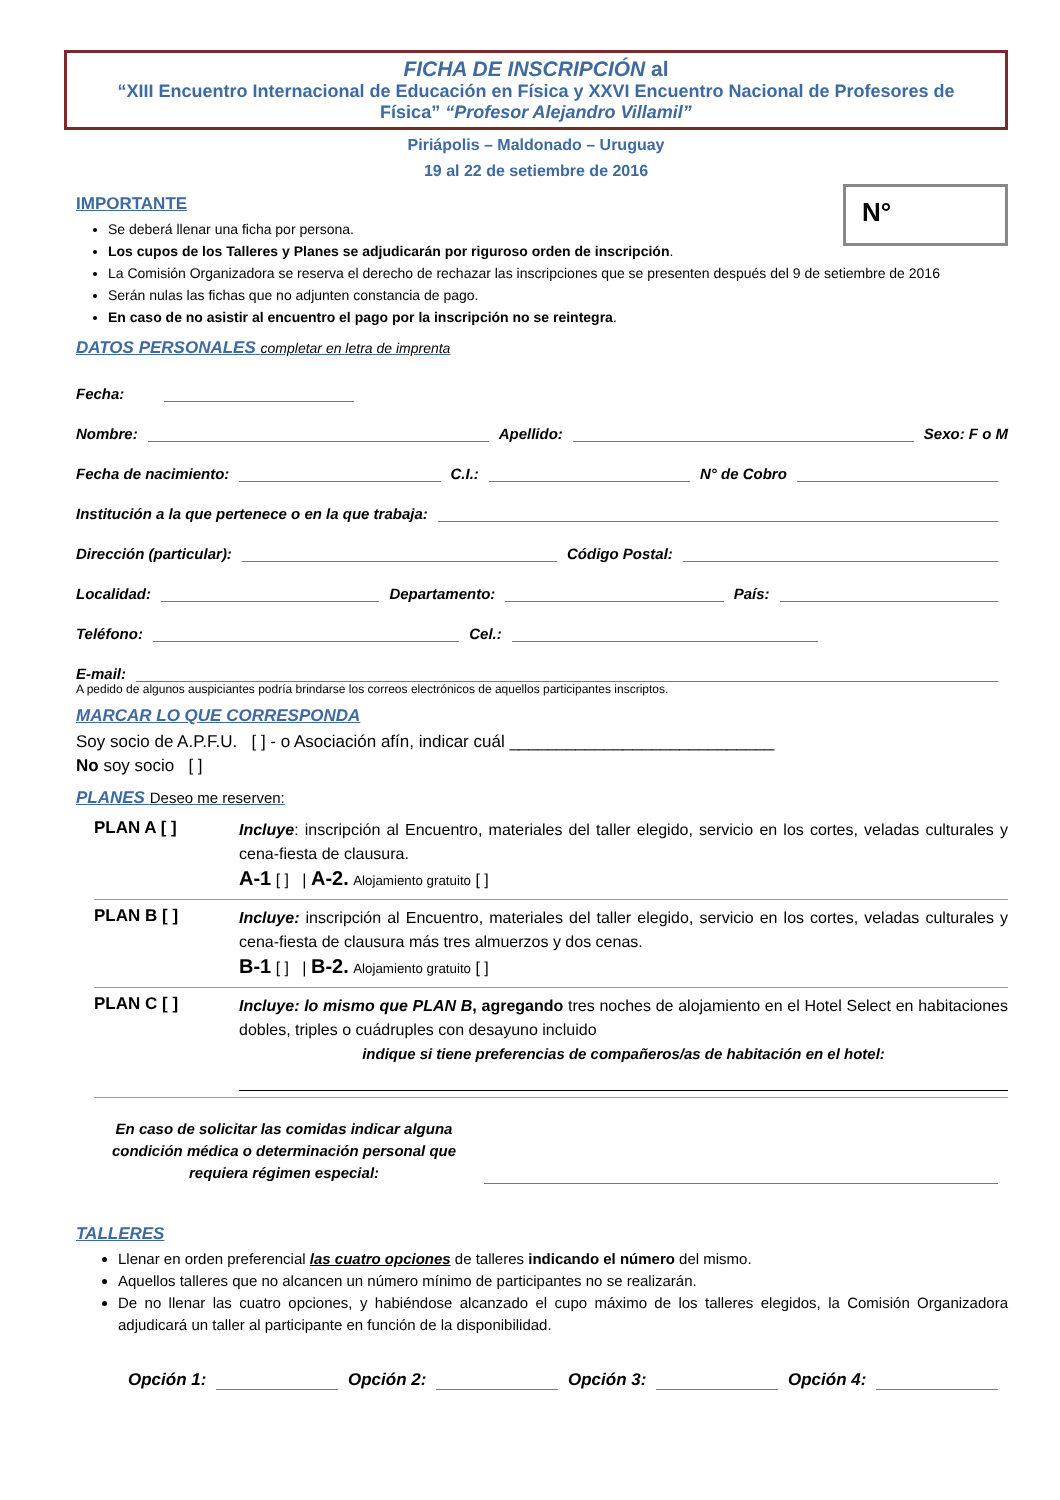FICHA DE INSCRIPCIÓN al
“XIII Encuentro Internacional de Educación en Física y XXVI Encuentro Nacional de Profesores de Física” “Profesor Alejandro Villamil”
Piriápolis – Maldonado – Uruguay
19 al 22 de setiembre de 2016
N°
IMPORTANTE
Se deberá llenar una ficha por persona.
Los cupos de los Talleres y Planes se adjudicarán por riguroso orden de inscripción.
La Comisión Organizadora se reserva el derecho de rechazar las inscripciones que se presenten después del 9 de setiembre de 2016
Serán nulas las fichas que no adjunten constancia de pago.
En caso de no asistir al encuentro el pago por la inscripción no se reintegra.
DATOS PERSONALES completar en letra de imprenta
Fecha:
Nombre: Apellido: Sexo: F o M
Fecha de nacimiento: C.I.: N° de Cobro
Institución a la que pertenece o en la que trabaja:
Dirección (particular): Código Postal:
Localidad: Departamento: País:
Teléfono: Cel.:
E-mail:
A pedido de algunos auspiciantes podría brindarse los correos electrónicos de aquellos participantes inscriptos.
MARCAR LO QUE CORRESPONDA
Soy socio de A.P.F.U. [ ] - o Asociación afín, indicar cuál ____________________________
No soy socio [ ]
PLANES Deseo me reserven:
PLAN A [ ]
Incluye: inscripción al Encuentro, materiales del taller elegido, servicio en los cortes, veladas culturales y cena-fiesta de clausura.
A-1 [ ] | A-2. Alojamiento gratuito [ ]
PLAN B [ ]
Incluye: inscripción al Encuentro, materiales del taller elegido, servicio en los cortes, veladas culturales y cena-fiesta de clausura más tres almuerzos y dos cenas.
B-1 [ ] | B-2. Alojamiento gratuito [ ]
PLAN C [ ]
Incluye: lo mismo que PLAN B, agregando tres noches de alojamiento en el Hotel Select en habitaciones dobles, triples o cuádruples con desayuno incluido
indique si tiene preferencias de compañeros/as de habitación en el hotel:
En caso de solicitar las comidas indicar alguna condición médica o determinación personal que requiera régimen especial:
TALLERES
Llenar en orden preferencial las cuatro opciones de talleres indicando el número del mismo.
Aquellos talleres que no alcancen un número mínimo de participantes no se realizarán.
De no llenar las cuatro opciones, y habiéndose alcanzado el cupo máximo de los talleres elegidos, la Comisión Organizadora adjudicará un taller al participante en función de la disponibilidad.
Opción 1: Opción 2: Opción 3: Opción 4: